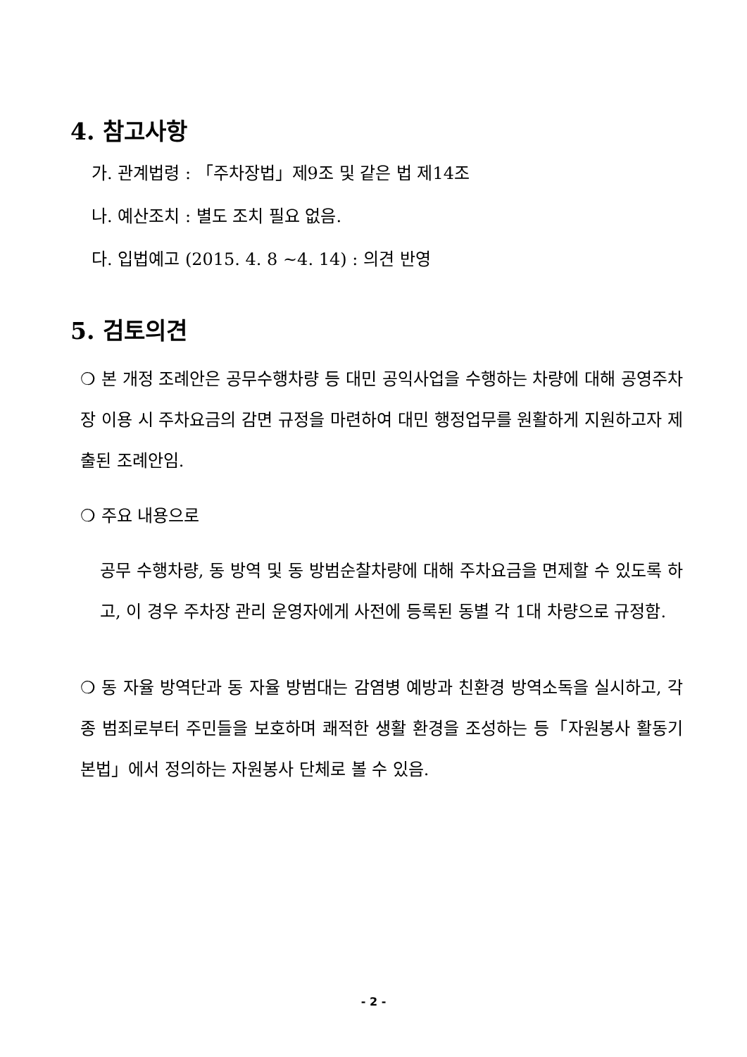4. 참고사항
가. 관계법령 : 「주차장법」제9조 및 같은 법 제14조
나. 예산조치 : 별도 조치 필요 없음.
다. 입법예고 (2015. 4. 8 ~4. 14) : 의견 반영
5. 검토의견
❍ 본 개정 조례안은 공무수행차량 등 대민 공익사업을 수행하는 차량에 대해 공영주차장 이용 시 주차요금의 감면 규정을 마련하여 대민 행정업무를 원활하게 지원하고자 제출된 조례안임.
❍ 주요 내용으로
공무 수행차량, 동 방역 및 동 방범순찰차량에 대해 주차요금을 면제할 수 있도록 하고, 이 경우 주차장 관리 운영자에게 사전에 등록된 동별 각 1대 차량으로 규정함.
❍ 동 자율 방역단과 동 자율 방범대는 감염병 예방과 친환경 방역소독을 실시하고, 각종 범죄로부터 주민들을 보호하며 쾌적한 생활 환경을 조성하는 등「자원봉사 활동기본법」에서 정의하는 자원봉사 단체로 볼 수 있음.
- 2 -